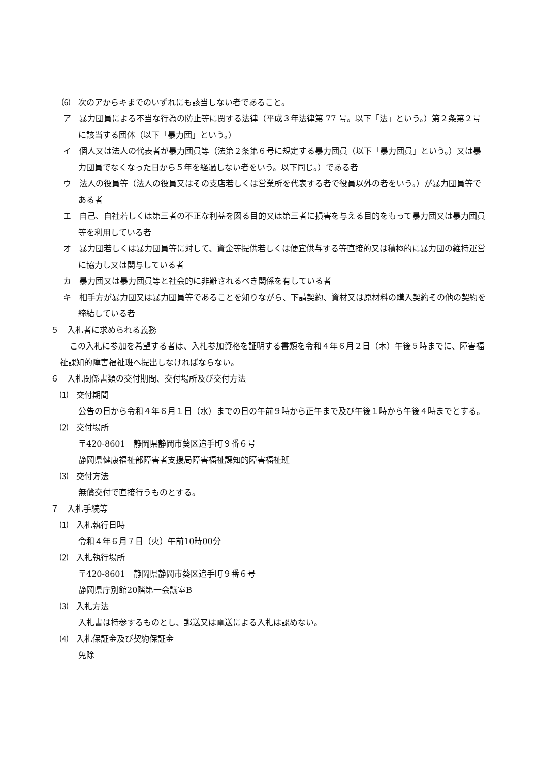⑹　次のアからキまでのいずれにも該当しない者であること。
ア　暴力団員による不当な行為の防止等に関する法律（平成３年法律第 77 号。以下「法」という。）第２条第２号に該当する団体（以下「暴力団」という。）
イ　個人又は法人の代表者が暴力団員等（法第２条第６号に規定する暴力団員（以下「暴力団員」という。）又は暴力団員でなくなった日から５年を経過しない者をいう。以下同じ。）である者
ウ　法人の役員等（法人の役員又はその支店若しくは営業所を代表する者で役員以外の者をいう。）が暴力団員等である者
エ　自己、自社若しくは第三者の不正な利益を図る目的又は第三者に損害を与える目的をもって暴力団又は暴力団員等を利用している者
オ　暴力団若しくは暴力団員等に対して、資金等提供若しくは便宜供与する等直接的又は積極的に暴力団の維持運営に協力し又は関与している者
カ　暴力団又は暴力団員等と社会的に非難されるべき関係を有している者
キ　相手方が暴力団又は暴力団員等であることを知りながら、下請契約、資材又は原材料の購入契約その他の契約を締結している者
５　入札者に求められる義務
この入札に参加を希望する者は、入札参加資格を証明する書類を令和４年６月２日（木）午後５時までに、障害福祉課知的障害福祉班へ提出しなければならない。
６　入札関係書類の交付期間、交付場所及び交付方法
⑴　交付期間
公告の日から令和４年６月１日（水）までの日の午前９時から正午まで及び午後１時から午後４時までとする。
⑵　交付場所
〒420-8601　静岡県静岡市葵区追手町９番６号
静岡県健康福祉部障害者支援局障害福祉課知的障害福祉班
⑶　交付方法
無償交付で直接行うものとする。
７　入札手続等
⑴　入札執行日時
令和４年６月７日（火）午前10時00分
⑵　入札執行場所
〒420-8601　静岡県静岡市葵区追手町９番６号
静岡県庁別館20階第一会議室B
⑶　入札方法
入札書は持参するものとし、郵送又は電送による入札は認めない。
⑷　入札保証金及び契約保証金
免除